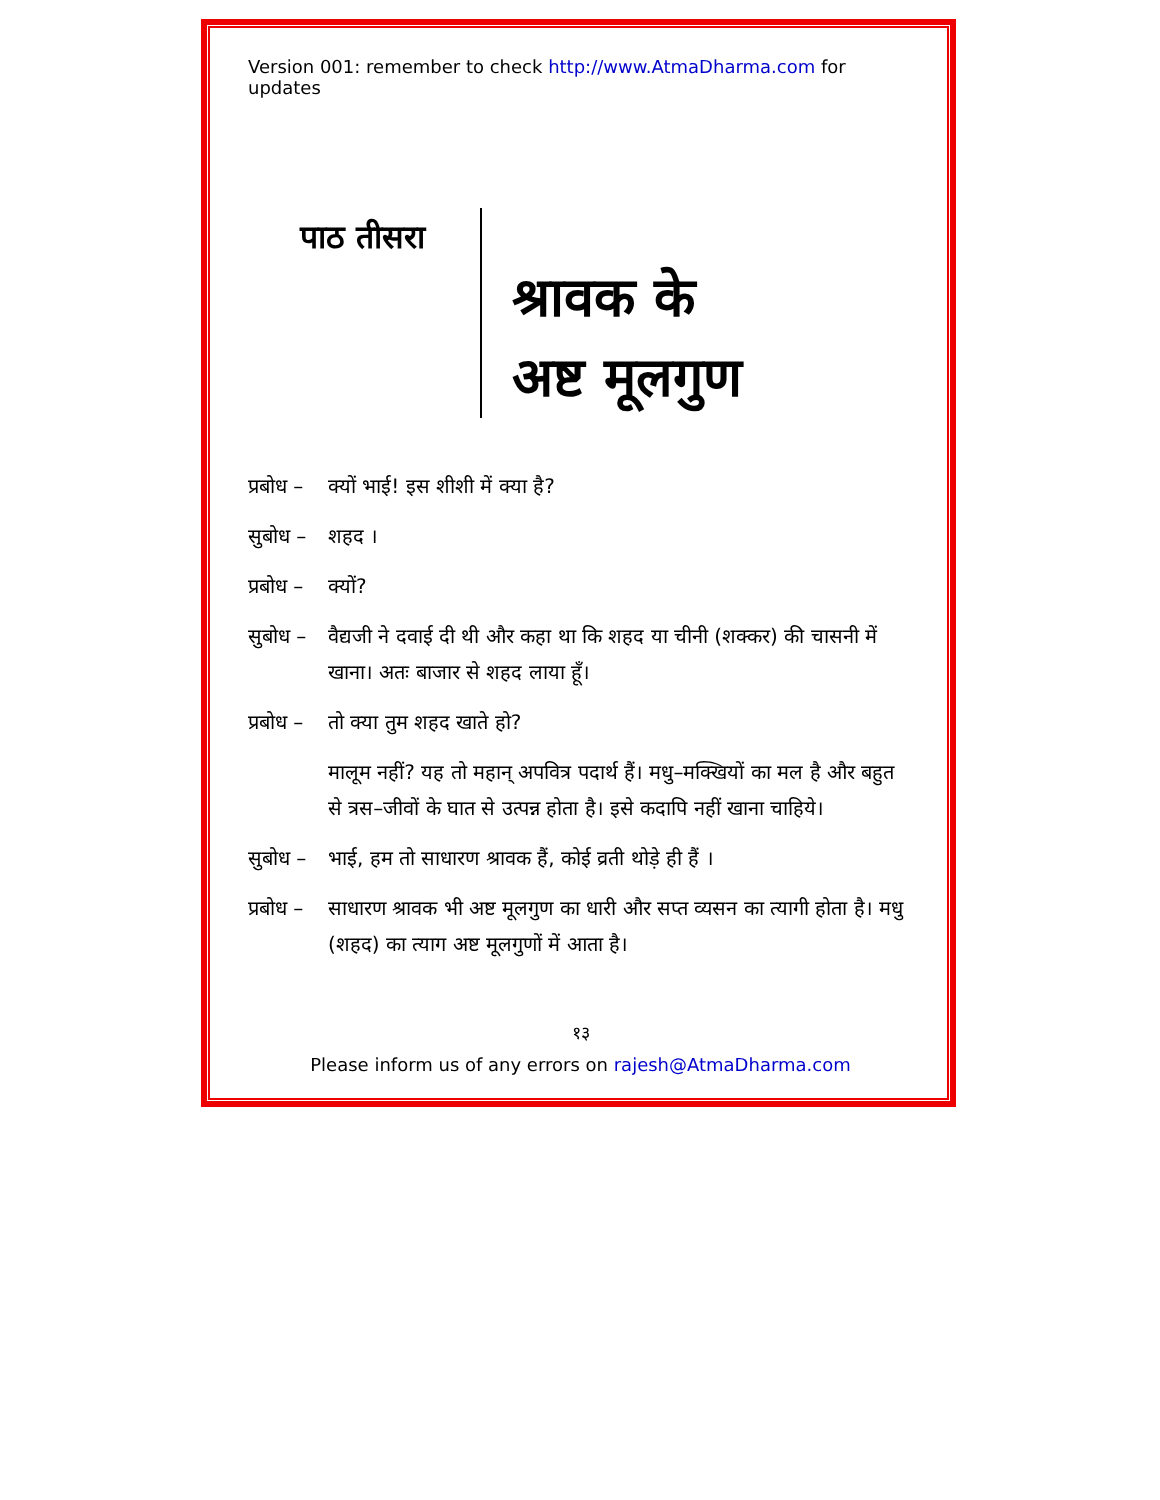Version 001: remember to check http://www.AtmaDharma.com for updates
पाठ तीसरा
श्रावक के
अष्ट मूलगुण
प्रबोध – क्यों भाई! इस शीशी में क्या है?
सुबोध – शहद ।
प्रबोध – क्यों?
सुबोध – वैद्यजी ने दवाई दी थी और कहा था कि शहद या चीनी (शक्कर) की चासनी में खाना। अतः बाजार से शहद लाया हूँ।
प्रबोध – तो क्या तुम शहद खाते हो?
मालूम नहीं? यह तो महान् अपवित्र पदार्थ हैं। मधु–मक्खियों का मल है और बहुत से त्रस–जीवों के घात से उत्पन्न होता है। इसे कदापि नहीं खाना चाहिये।
सुबोध – भाई, हम तो साधारण श्रावक हैं, कोई व्रती थोड़े ही हैं ।
प्रबोध – साधारण श्रावक भी अष्ट मूलगुण का धारी और सप्त व्यसन का त्यागी होता है। मधु (शहद) का त्याग अष्ट मूलगुणों में आता है।
१३
Please inform us of any errors on rajesh@AtmaDharma.com